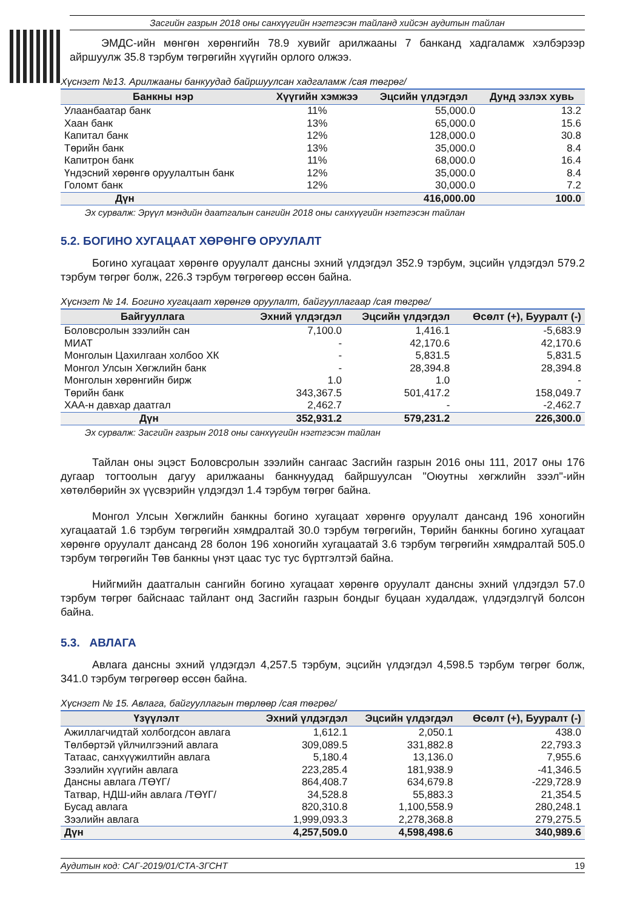Засгийн газрын 2018 оны санхүүгийн нэгтгэсэн тайланд хийсэн аудитын тайлан
ЭМДС-ийн мөнгөн хөрөнгийн 78.9 хувийг арилжааны 7 банканд хадгаламж хэлбэрээр айршуулж 35.8 тэрбум төгрөгийн хүүгийн орлого олжээ.
Хүснэгт №13. Арилжааны банкуудад байршуулсан хадгаламж /сая төгрөг/
| Банкны нэр | Хүүгийн хэмжээ | Эцсийн үлдэгдэл | Дунд эзлэх хувь |
| --- | --- | --- | --- |
| Улаанбаатар банк | 11% | 55,000.0 | 13.2 |
| Хаан банк | 13% | 65,000.0 | 15.6 |
| Капитал банк | 12% | 128,000.0 | 30.8 |
| Төрийн банк | 13% | 35,000.0 | 8.4 |
| Капитрон банк | 11% | 68,000.0 | 16.4 |
| Үндэсний хөрөнгө оруулалтын банк | 12% | 35,000.0 | 8.4 |
| Голомт банк | 12% | 30,000.0 | 7.2 |
| Дүн | | 416,000.00 | 100.0 |
Эх сурвалж: Эрүүл мэндийн даатгалын сангийн 2018 оны санхүүгийн нэгтгэсэн тайлан
5.2. БОГИНО ХУГАЦААТ ХӨРӨНГӨ ОРУУЛАЛТ
Богино хугацаат хөрөнгө оруулалт дансны эхний үлдэгдэл 352.9 тэрбум, эцсийн үлдэгдэл 579.2 тэрбум төгрөг болж, 226.3 тэрбум төгрөгөөр өссөн байна.
Хүснэгт № 14. Богино хугацаат хөрөнгө оруулалт, байгууллагаар /сая төгрөг/
| Байгууллага | Эхний үлдэгдэл | Эцсийн үлдэгдэл | Өсөлт (+), Бууралт (-) |
| --- | --- | --- | --- |
| Боловсролын зээлийн сан | 7,100.0 | 1,416.1 | -5,683.9 |
| МИАТ | - | 42,170.6 | 42,170.6 |
| Монголын Цахилгаан холбоо ХК | - | 5,831.5 | 5,831.5 |
| Монгол Улсын Хөгжлийн банк | - | 28,394.8 | 28,394.8 |
| Монголын хөрөнгийн бирж | 1.0 | 1.0 | - |
| Төрийн банк | 343,367.5 | 501,417.2 | 158,049.7 |
| ХАА-н давхар даатгал | 2,462.7 | - | -2,462.7 |
| Дүн | 352,931.2 | 579,231.2 | 226,300.0 |
Эх сурвалж: Засгийн газрын 2018 оны санхүүгийн нэгтгэсэн тайлан
Тайлан оны эцэст Боловсролын зээлийн сангаас Засгийн газрын 2016 оны 111, 2017 оны 176 дугаар тогтоолын дагуу арилжааны банкнуудад байршуулсан "Оюутны хөгжлийн зээл"-ийн хөтөлбөрийн эх үүсвэрийн үлдэгдэл 1.4 тэрбум төгрөг байна.
Монгол Улсын Хөгжлийн банкны богино хугацаат хөрөнгө оруулалт дансанд 196 хоногийн хугацаатай 1.6 тэрбум төгрөгийн хямдралтай 30.0 тэрбум төгрөгийн, Төрийн банкны богино хугацаат хөрөнгө оруулалт дансанд 28 болон 196 хоногийн хугацаатай 3.6 тэрбум төгрөгийн хямдралтай 505.0 тэрбум төгрөгийн Төв банкны үнэт цаас тус тус бүртгэлтэй байна.
Нийгмийн даатгалын сангийн богино хугацаат хөрөнгө оруулалт дансны эхний үлдэгдэл 57.0 тэрбум төгрөг байснаас тайлант онд Засгийн газрын бондыг буцаан худалдаж, үлдэгдэлгүй болсон байна.
5.3. АВЛАГА
Авлага дансны эхний үлдэгдэл 4,257.5 тэрбум, эцсийн үлдэгдэл 4,598.5 тэрбум төгрөг болж, 341.0 тэрбум төгрөгөөр өссөн байна.
Хүснэгт № 15. Авлага, байгууллагын төрлөөр /сая төгрөг/
| Үзүүлэлт | Эхний үлдэгдэл | Эцсийн үлдэгдэл | Өсөлт (+), Бууралт (-) |
| --- | --- | --- | --- |
| Ажиллагчидтай холбогдсон авлага | 1,612.1 | 2,050.1 | 438.0 |
| Төлбөртэй үйлчилгээний авлага | 309,089.5 | 331,882.8 | 22,793.3 |
| Татаас, санхүүжилтийн авлага | 5,180.4 | 13,136.0 | 7,955.6 |
| Зээлийн хүүгийн авлага | 223,285.4 | 181,938.9 | -41,346.5 |
| Дансны авлага /ТӨҮГ/ | 864,408.7 | 634,679.8 | -229,728.9 |
| Татвар, НДШ-ийн авлага /ТӨҮГ/ | 34,528.8 | 55,883.3 | 21,354.5 |
| Бусад авлага | 820,310.8 | 1,100,558.9 | 280,248.1 |
| Зээлийн авлага | 1,999,093.3 | 2,278,368.8 | 279,275.5 |
| Дүн | 4,257,509.0 | 4,598,498.6 | 340,989.6 |
Аудитын код: САГ-2019/01/СТА-ЗГСНТ 19